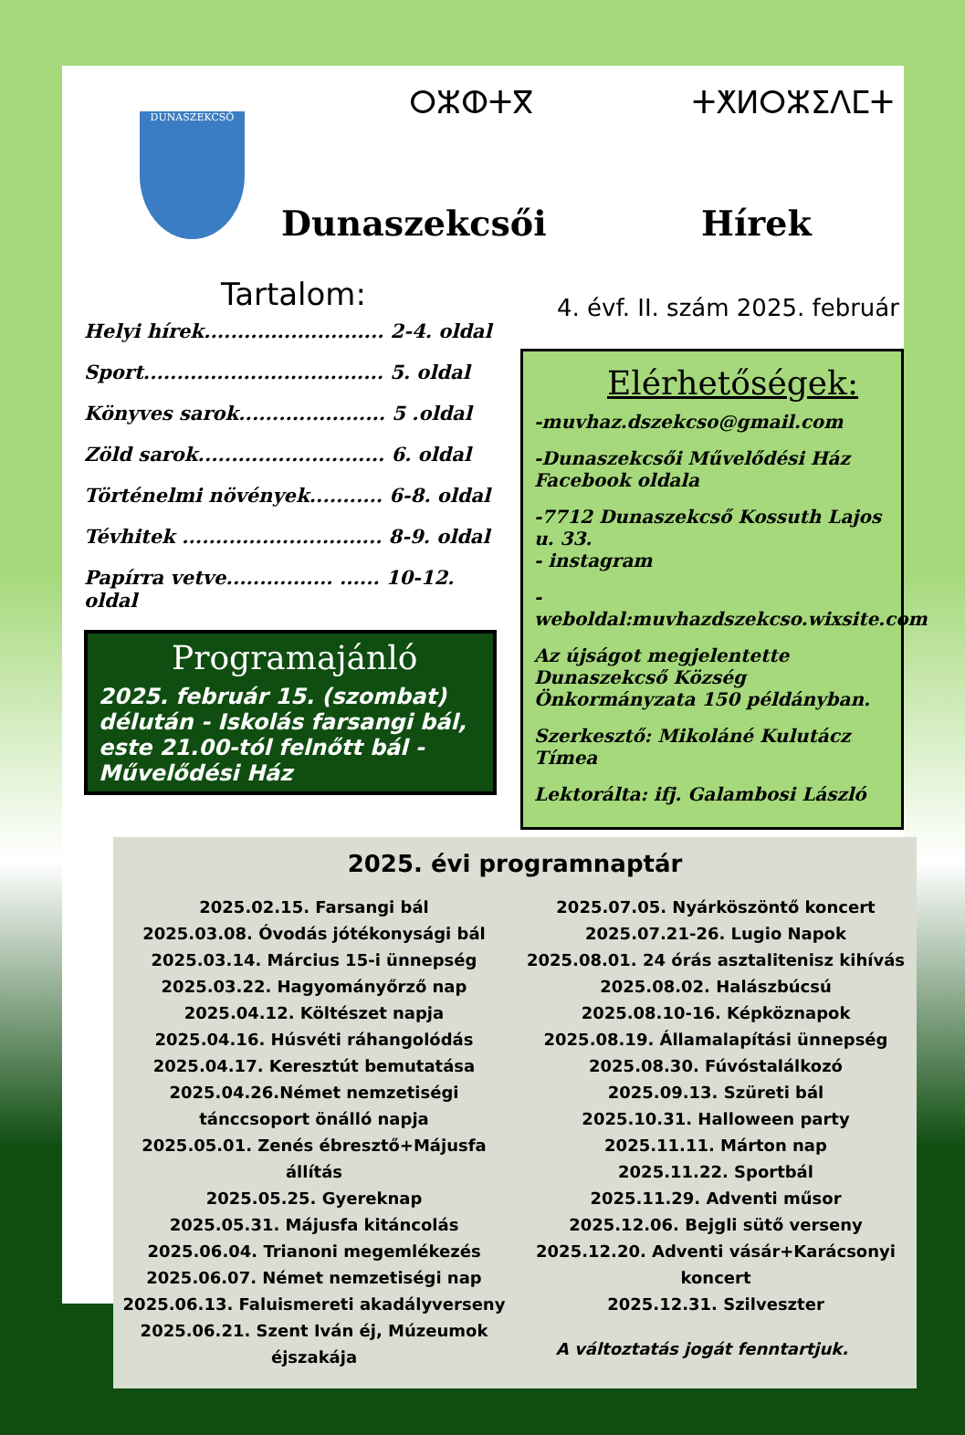DUNASZEKCSŐ ⵔⵣⵀⵜⴳ ⵜⵅⵍⵔⵣⵉⴷⵎⵜ
Dunaszekcsői Hírek
Tartalom:
Helyi hírek........................... 2-4. oldal
Sport.................................... 5. oldal
Könyves sarok...................... 5 .oldal
Zöld sarok............................ 6. oldal
Történelmi növények........... 6-8. oldal
Tévhitek .............................. 8-9. oldal
Papírra vetve................ ...... 10-12. oldal
Programajánló
2025. február 15. (szombat) délután - Iskolás farsangi bál, este 21.00-tól felnőtt bál - Művelődési Ház
4. évf. II. szám 2025. február
Elérhetőségek:
-muvhaz.dszekcso@gmail.com
-Dunaszekcsői Művelődési Ház Facebook oldala
-7712 Dunaszekcső Kossuth Lajos u. 33.
- instagram
- weboldal:muvhazdszekcso.wixsite.com
Az újságot megjelentette Dunaszekcső Község Önkormányzata 150 példányban.
Szerkesztő: Mikoláné Kulutácz Tímea
Lektorálta: ifj. Galambosi László
2025. évi programnaptár
2025.02.15. Farsangi bál
2025.03.08. Óvodás jótékonysági bál
2025.03.14. Március 15-i ünnepség
2025.03.22. Hagyományőrző nap
2025.04.12. Költészet napja
2025.04.16. Húsvéti ráhangolódás
2025.04.17. Keresztút bemutatása
2025.04.26.Német nemzetiségi tánccsoport önálló napja
2025.05.01. Zenés ébresztő+Májusfa állítás
2025.05.25. Gyereknap
2025.05.31. Májusfa kitáncolás
2025.06.04. Trianoni megemlékezés
2025.06.07. Német nemzetiségi nap
2025.06.13. Faluismereti akadályverseny
2025.06.21. Szent Iván éj, Múzeumok éjszakája
2025.07.05. Nyárköszöntő koncert
2025.07.21-26. Lugio Napok
2025.08.01. 24 órás asztalitenisz kihívás
2025.08.02. Halászbúcsú
2025.08.10-16. Képköznapok
2025.08.19. Államalapítási ünnepség
2025.08.30. Fúvóstalálkozó
2025.09.13. Szüreti bál
2025.10.31. Halloween party
2025.11.11. Márton nap
2025.11.22. Sportbál
2025.11.29. Adventi műsor
2025.12.06. Bejgli sütő verseny
2025.12.20. Adventi vásár+Karácsonyi koncert
2025.12.31. Szilveszter
A változtatás jogát fenntartjuk.